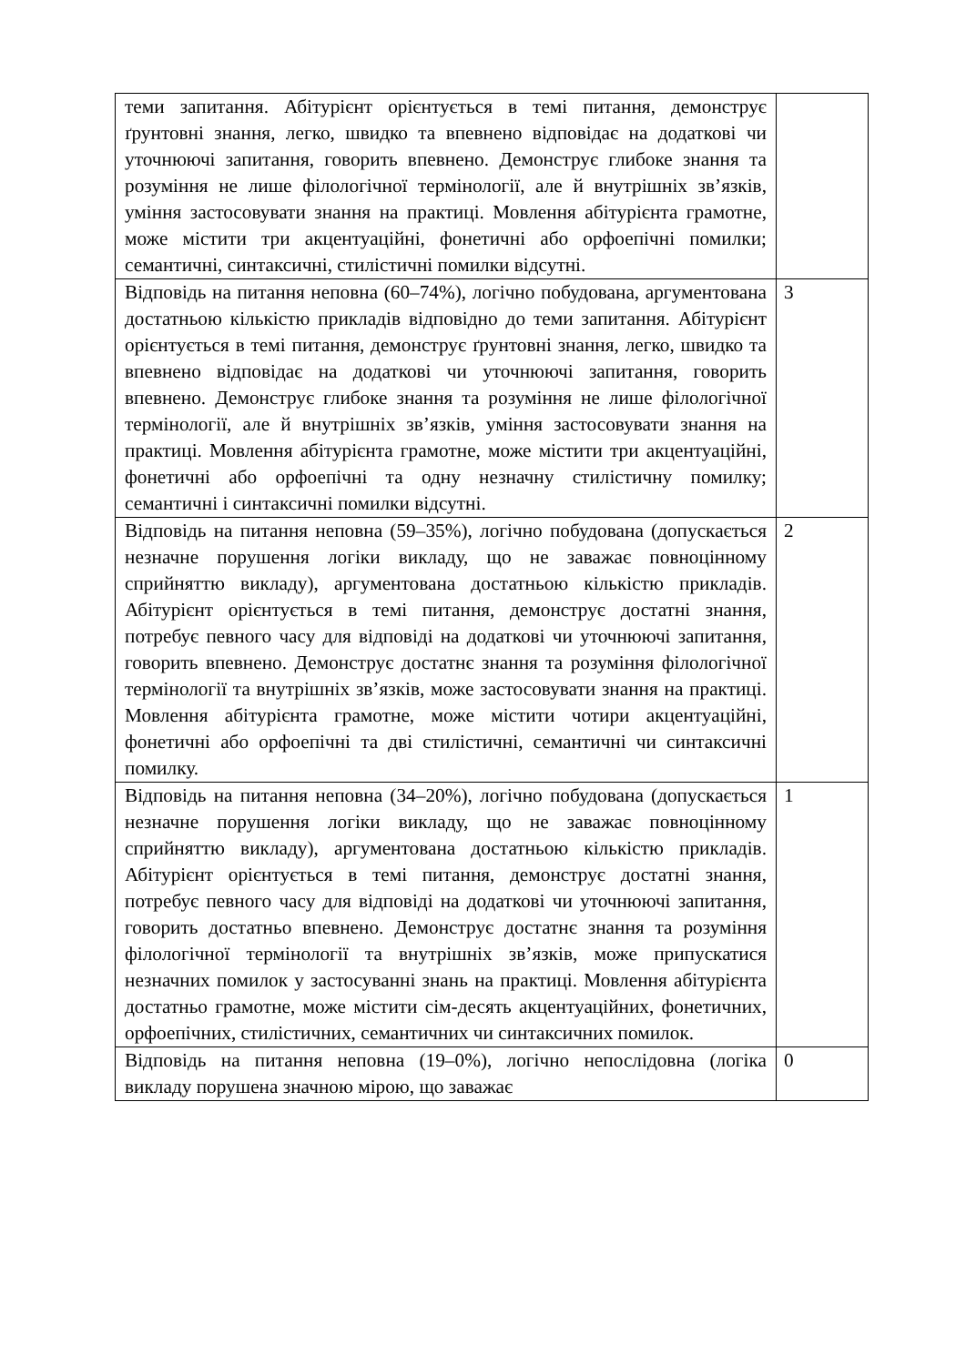| теми запитання. Абітурієнт орієнтується в темі питання, демонструє ґрунтовні знання, легко, швидко та впевнено відповідає на додаткові чи уточнюючі запитання, говорить впевнено. Демонструє глибоке знання та розуміння не лише філологічної термінології, але й внутрішніх зв’язків, уміння застосовувати знання на практиці. Мовлення абітурієнта грамотне, може містити три акцентуаційні, фонетичні або орфоепічні помилки; семантичні, синтаксичні, стилістичні помилки відсутні. | |
| Відповідь на питання неповна (60–74%), логічно побудована, аргументована достатньою кількістю прикладів відповідно до теми запитання. Абітурієнт орієнтується в темі питання, демонструє ґрунтовні знання, легко, швидко та впевнено відповідає на додаткові чи уточнюючі запитання, говорить впевнено. Демонструє глибоке знання та розуміння не лише філологічної термінології, але й внутрішніх зв’язків, уміння застосовувати знання на практиці. Мовлення абітурієнта грамотне, може містити три акцентуаційні, фонетичні або орфоепічні та одну незначну стилістичну помилку; семантичні і синтаксичні помилки відсутні. | 3 |
| Відповідь на питання неповна (59–35%), логічно побудована (допускається незначне порушення логіки викладу, що не заважає повноцінному сприйняттю викладу), аргументована достатньою кількістю прикладів. Абітурієнт орієнтується в темі питання, демонструє достатні знання, потребує певного часу для відповіді на додаткові чи уточнюючі запитання, говорить впевнено. Демонструє достатнє знання та розуміння філологічної термінології та внутрішніх зв’язків, може застосовувати знання на практиці. Мовлення абітурієнта грамотне, може містити чотири акцентуаційні, фонетичні або орфоепічні та дві стилістичні, семантичні чи синтаксичні помилку. | 2 |
| Відповідь на питання неповна (34–20%), логічно побудована (допускається незначне порушення логіки викладу, що не заважає повноцінному сприйняттю викладу), аргументована достатньою кількістю прикладів. Абітурієнт орієнтується в темі питання, демонструє достатні знання, потребує певного часу для відповіді на додаткові чи уточнюючі запитання, говорить достатньо впевнено. Демонструє достатнє знання та розуміння філологічної термінології та внутрішніх зв’язків, може припускатися незначних помилок у застосуванні знань на практиці. Мовлення абітурієнта достатньо грамотне, може містити сім-десять акцентуаційних, фонетичних, орфоепічних, стилістичних, семантичних чи синтаксичних помилок. | 1 |
| Відповідь на питання неповна (19–0%), логічно непослідовна (логіка викладу порушена значною мірою, що заважає | 0 |